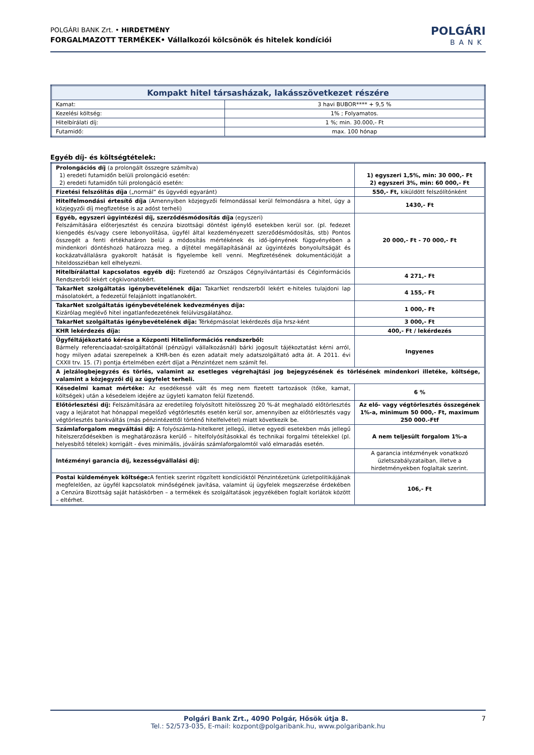POLGÁRI BANK Zrt. • HIRDETMÉNY
FORGALMAZOTT TERMÉKEK• Vállalkozói kölcsönök és hitelek kondíciói
POLGÁRI
BANK
| Kompakt hitel társasházak, lakásszövetkezet részére | |
| Kamat: | 3 havi BUBOR**** + 9,5 % |
| Kezelési költség: | 1% ; Folyamatos. |
| Hitelbírálati díj: | 1 %; min. 30.000,- Ft |
| Futamidő: | max. 100 hónap |
Egyéb díj- és költségtételek:
| Prolongációs díj (a prolongált összegre számítva) 1) eredeti futamidőn belüli prolongáció esetén: 2) eredeti futamidőn túli prolongáció esetén: | 1) egyszeri 1,5%, min: 30 000,- Ft 2) egyszeri 3%, min: 60 000,- Ft |
| Fizetési felszólítás díja („normál” és ügyvédi egyaránt) | 550,- Ft, kiküldött felszólítónként |
| Hitelfelmondási értesítő díja (Amennyiben közjegyzői felmondással kerül felmondásra a hitel, úgy a közjegyzői díj megfizetése is az adóst terheli) | 1430,- Ft |
| Egyéb, egyszeri ügyintézési díj, szerződésmódosítás díja (egyszeri) Felszámítására előterjesztést és cenzúra bizottsági döntést igénylő esetekben kerül sor. (pl. fedezet kiengedés és/vagy csere lebonyolítása, ügyfél által kezdeményezett szerződésmódosítás, stb) Pontos összegét a fenti értékhatáron belül a módosítás mértékének és idő-igényének függvényében a mindenkori döntéshozó határozza meg. a díjtétel megállapításánál az ügyintézés bonyolultságát és kockázatvállalásra gyakorolt hatását is figyelembe kell venni. Megfizetésének dokumentációját a hiteldossziéban kell elhelyezni. | 20 000,- Ft - 70 000,- Ft |
| Hitelbírálattal kapcsolatos egyéb díj: Fizetendő az Országos Cégnyilvántartási és Céginformációs Rendszerből lekért cégkivonatokért. | 4 271,- Ft |
| TakarNet szolgáltatás igénybevételének díja: TakarNet rendszerből lekért e-hiteles tulajdoni lap másolatokért, a fedezetül felajánlott ingatlanokért. | 4 155,- Ft |
| TakarNet szolgáltatás igénybevételének kedvezményes díja: Kizárólag meglévő hitel ingatlanfedezetének felülvizsgálatához. | 1 000,- Ft |
| TakarNet szolgáltatás igénybevételének díja: Térképmásolat lekérdezés díja hrsz-ként | 3 000,- Ft |
| KHR lekérdezés díja: | 400,- Ft / lekérdezés |
| Ügyféltájékoztató kérése a Központi Hitelinformációs rendszerből: Bármely referenciaadat-szolgáltatónál (pénzügyi vállalkozásnál) bárki jogosult tájékoztatást kérni arról, hogy milyen adatai szerepelnek a KHR-ben és ezen adatait mely adatszolgáltató adta át. A 2011. évi CXXII trv. 15. (7) pontja értelmében ezért díjat a Pénzintézet nem számít fel. | Ingyenes |
| A jelzálogbejegyzés és törlés, valamint az esetleges végrehajtási jog bejegyzésének és törlésének mindenkori illetéke, költsége, valamint a közjegyzői díj az ügyfelet terheli. | |
| Késedelmi kamat mértéke: Az esedékessé vált és meg nem fizetett tartozások (tőke, kamat, költségek) után a késedelem idejére az ügyleti kamaton felül fizetendő. | 6 % |
| Előtörlesztési díj: Felszámítására az eredetileg folyósított hitelösszeg 20 %-át meghaladó előtörlesztés vagy a lejáratot hat hónappal megelőző végtörlesztés esetén kerül sor, amennyiben az előtörlesztés vagy végtörlesztés bankváltás (más pénzintézettől történő hitelfelvétel) miatt következik be. | Az elő- vagy végtörlesztés összegének 1%-a, minimum 50 000,- Ft, maximum 250 000.-Ftf |
| Számlaforgalom megváltási díj: A folyószámla-hitelkeret jellegű, illetve egyedi esetekben más jellegű hitelszerződésekben is meghatározásra kerülő – hitelfolyósításokkal és technikai forgalmi tételekkel (pl. helyesbítő tételek) korrigált - éves minimális, jóváírás számlaforgalomtól való elmaradás esetén. | A nem teljesült forgalom 1%-a |
| Intézményi garancia díj, kezességvállalási díj: | A garancia intézmények vonatkozó üzletszabályzataiban, illetve a hirdetményekben foglaltak szerint. |
| Postai küldemények költsége: A fentiek szerint rögzített kondícióktól Pénzintézetünk üzletpolitikájának megfelelően, az ügyfél kapcsolatok minőségének javítása, valamint új ügyfelek megszerzése érdekében a Cenzúra Bizottság saját hatáskörben – a termékek és szolgáltatások jegyzékében foglalt korlátok között – eltérhet. | 106,- Ft |
Polgári Bank Zrt., 4090 Polgár, Hősök útja 8. 7
Tel.: 52/573-035, E-mail: kozpont@polgaribank.hu, www.polgaribank.hu